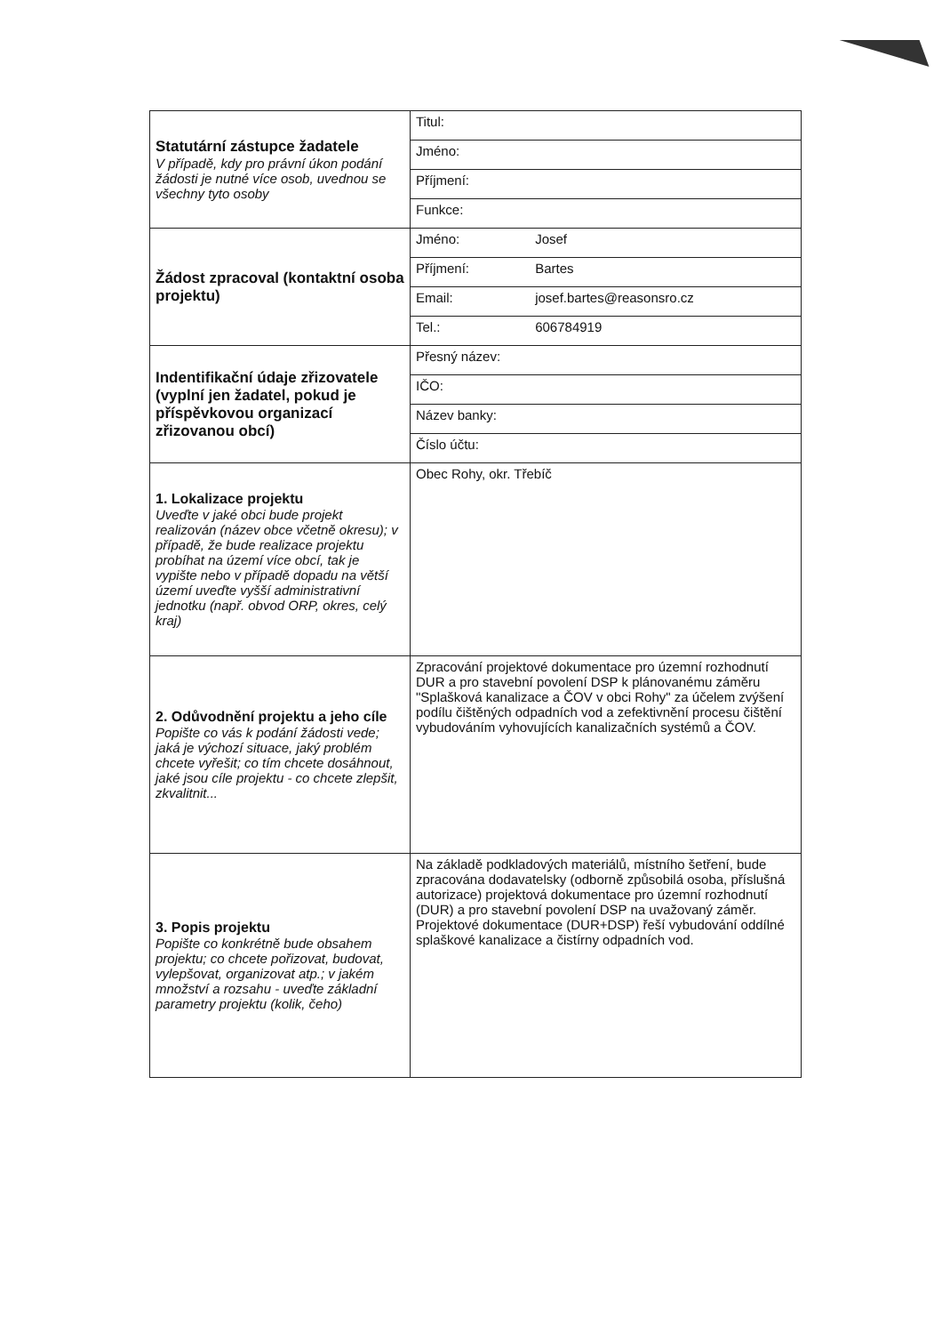| Statutární zástupce žadatele V případě, kdy pro právní úkon podání žádosti je nutné více osob, uvednou se všechny tyto osoby | Titul: |
| | Jméno: |
| | Příjmení: |
| | Funkce: |
| Žádost zpracoval (kontaktní osoba projektu) | Jméno: Josef |
| | Příjmení: Bartes |
| | Email: josef.bartes@reasonsro.cz |
| | Tel.: 606784919 |
| Indentifikační údaje zřizovatele (vyplní jen žadatel, pokud je příspěvkovou organizací zřizovanou obcí) | Přesný název: |
| | IČO: |
| | Název banky: |
| | Číslo účtu: |
| 1. Lokalizace projektu Uveďte v jaké obci bude projekt realizován (název obce včetně okresu); v případě, že bude realizace projektu probíhat na území více obcí, tak je vypište nebo v případě dopadu na větší území uveďte vyšší administrativní jednotku (např. obvod ORP, okres, celý kraj) | Obec Rohy, okr. Třebíč |
| 2. Odůvodnění projektu a jeho cíle Popište co vás k podání žádosti vede; jaká je výchozí situace, jaký problém chcete vyřešit; co tím chcete dosáhnout, jaké jsou cíle projektu - co chcete zlepšit, zkvalitnit... | Zpracování projektové dokumentace pro územní rozhodnutí DUR a pro stavební povolení DSP k plánovanému záměru "Splašková kanalizace a ČOV v obci Rohy" za účelem zvýšení podílu čištěných odpadních vod a zefektivnění procesu čištění vybudováním vyhovujících kanalizačních systémů a ČOV. |
| 3. Popis projektu Popište co konkrétně bude obsahem projektu; co chcete pořizovat, budovat, vylepšovat, organizovat atp.; v jakém množství a rozsahu - uveďte základní parametry projektu (kolik, čeho) | Na základě podkladových materiálů, místního šetření, bude zpracována dodavatelsky (odborně způsobilá osoba, příslušná autorizace) projektová dokumentace pro územní rozhodnutí (DUR) a pro stavební povolení DSP na uvažovaný záměr. Projektové dokumentace (DUR+DSP) řeší vybudování oddílné splaškové kanalizace a čistírny odpadních vod. |